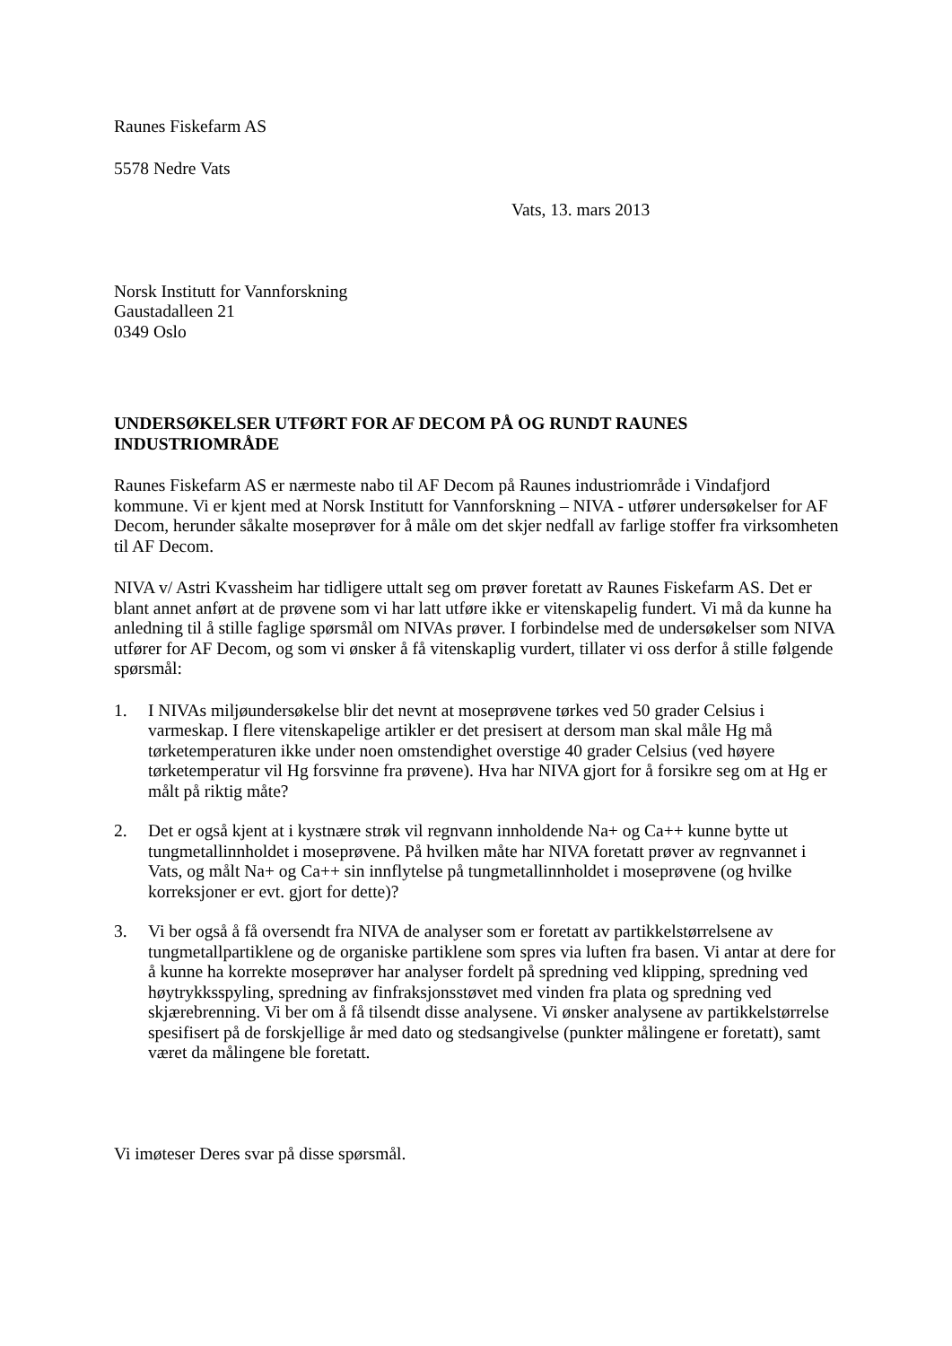Raunes Fiskefarm AS
5578 Nedre Vats
Vats, 13. mars 2013
Norsk Institutt for Vannforskning
Gaustadalleen 21
0349 Oslo
UNDERSØKELSER UTFØRT FOR AF DECOM PÅ OG RUNDT RAUNES INDUSTRIOMRÅDE
Raunes Fiskefarm AS er nærmeste nabo til AF Decom på Raunes industriområde i Vindafjord kommune. Vi er kjent med at Norsk Institutt for Vannforskning – NIVA - utfører undersøkelser for AF Decom, herunder såkalte moseprøver for å måle om det skjer nedfall av farlige stoffer fra virksomheten til AF Decom.
NIVA v/ Astri Kvassheim har tidligere uttalt seg om prøver foretatt av Raunes Fiskefarm AS. Det er blant annet anført at de prøvene som vi har latt utføre ikke er vitenskapelig fundert. Vi må da kunne ha anledning til å stille faglige spørsmål om NIVAs prøver. I forbindelse med de undersøkelser som NIVA utfører for AF Decom, og som vi ønsker å få vitenskaplig vurdert, tillater vi oss derfor å stille følgende spørsmål:
1. I NIVAs miljøundersøkelse blir det nevnt at moseprøvene tørkes ved 50 grader Celsius i varmeskap. I flere vitenskapelige artikler er det presisert at dersom man skal måle Hg må tørketemperaturen ikke under noen omstendighet overstige 40 grader Celsius (ved høyere tørketemperatur vil Hg forsvinne fra prøvene). Hva har NIVA gjort for å forsikre seg om at Hg er målt på riktig måte?
2. Det er også kjent at i kystnære strøk vil regnvann innholdende Na+ og Ca++ kunne bytte ut tungmetallinnholdet i moseprøvene. På hvilken måte har NIVA foretatt prøver av regnvannet i Vats, og målt Na+ og Ca++ sin innflytelse på tungmetallinnholdet i moseprøvene (og hvilke korreksjoner er evt. gjort for dette)?
3. Vi ber også å få oversendt fra NIVA de analyser som er foretatt av partikkelstørrelsene av tungmetallpartiklene og de organiske partiklene som spres via luften fra basen. Vi antar at dere for å kunne ha korrekte moseprøver har analyser fordelt på spredning ved klipping, spredning ved høytrykksspyling, spredning av finfraksjonsstøvet med vinden fra plata og spredning ved skjærebrenning. Vi ber om å få tilsendt disse analysene. Vi ønsker analysene av partikkelstørrelse spesifisert på de forskjellige år med dato og stedsangivelse (punkter målingene er foretatt), samt været da målingene ble foretatt.
Vi imøteser Deres svar på disse spørsmål.